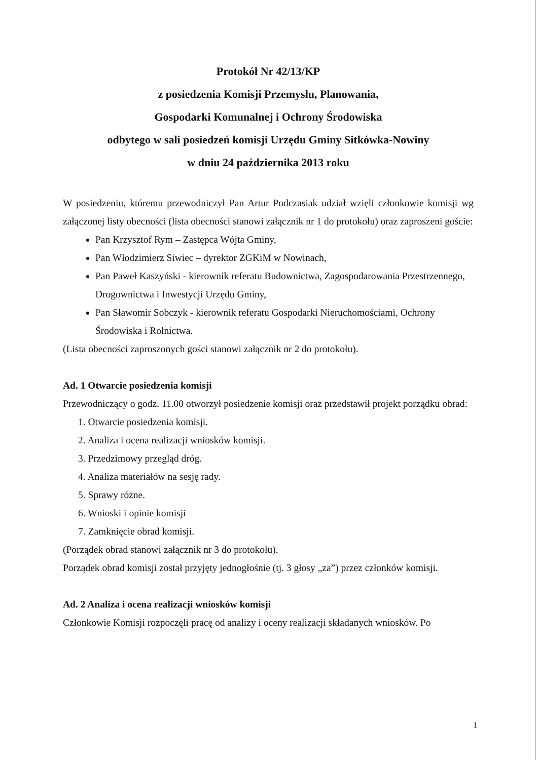Protokół Nr 42/13/KP
z posiedzenia Komisji Przemysłu, Planowania,
Gospodarki Komunalnej i Ochrony Środowiska
odbytego w sali posiedzeń komisji Urzędu Gminy Sitkówka-Nowiny
w dniu 24 października 2013 roku
W posiedzeniu, któremu przewodniczył Pan Artur Podczasiak udział wzięli członkowie komisji wg załączonej listy obecności (lista obecności stanowi załącznik nr 1 do protokołu) oraz zaproszeni goście:
Pan Krzysztof Rym – Zastępca Wójta Gminy,
Pan Włodzimierz Siwiec – dyrektor ZGKiM w Nowinach,
Pan Paweł Kaszyński - kierownik referatu Budownictwa, Zagospodarowania Przestrzennego, Drogownictwa i Inwestycji Urzędu Gminy,
Pan Sławomir Sobczyk - kierownik referatu Gospodarki Nieruchomościami, Ochrony Środowiska i Rolnictwa.
(Lista obecności zaproszonych gości stanowi załącznik nr 2 do protokołu).
Ad. 1 Otwarcie posiedzenia komisji
Przewodniczący o godz. 11.00 otworzył posiedzenie komisji oraz przedstawił projekt porządku obrad:
1. Otwarcie posiedzenia komisji.
2. Analiza i ocena realizacji wniosków komisji.
3. Przedzimowy przegląd dróg.
4. Analiza materiałów na sesję rady.
5. Sprawy różne.
6. Wnioski i opinie komisji
7. Zamknięcie obrad komisji.
(Porządek obrad stanowi załącznik nr 3 do protokołu).
Porządek obrad komisji został przyjęty jednogłośnie (tj. 3 głosy „za”) przez członków komisji.
Ad. 2 Analiza i ocena realizacji wniosków komisji
Członkowie Komisji rozpoczęli pracę od analizy i oceny realizacji składanych wniosków. Po
1